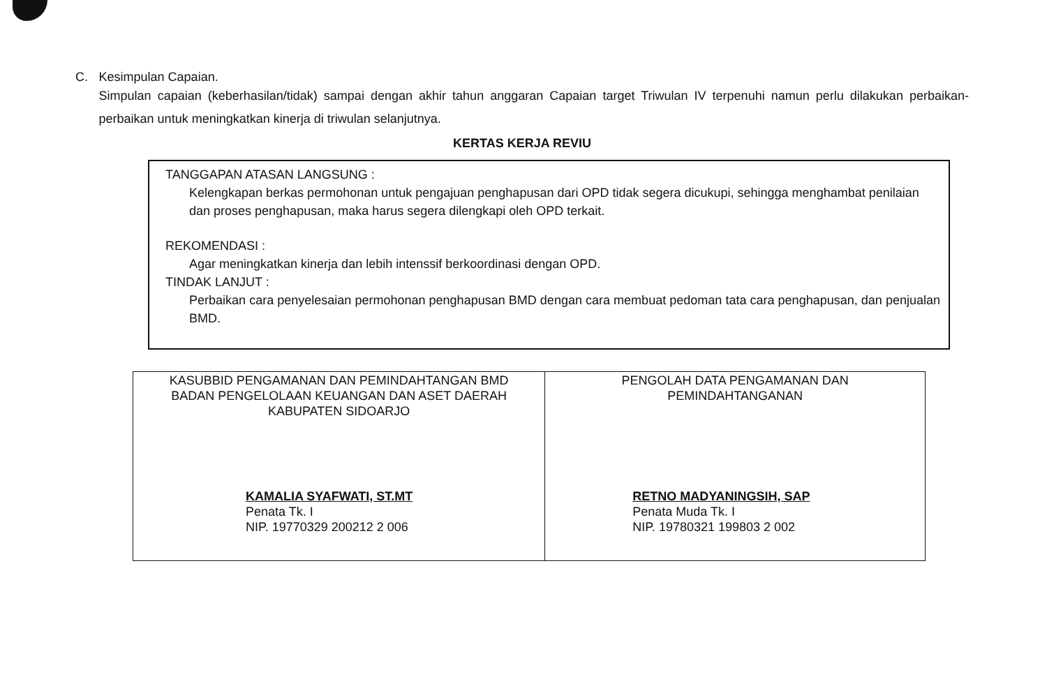C. Kesimpulan Capaian.
Simpulan capaian (keberhasilan/tidak) sampai dengan akhir tahun anggaran Capaian target Triwulan IV terpenuhi namun perlu dilakukan perbaikan-perbaikan untuk meningkatkan kinerja di triwulan selanjutnya.
KERTAS KERJA REVIU
TANGGAPAN ATASAN LANGSUNG :
Kelengkapan berkas permohonan untuk pengajuan penghapusan dari OPD tidak segera dicukupi, sehingga menghambat penilaian dan proses penghapusan, maka harus segera dilengkapi oleh OPD terkait.
REKOMENDASI :
Agar meningkatkan kinerja dan lebih intenssif berkoordinasi dengan OPD.
TINDAK LANJUT :
Perbaikan cara penyelesaian permohonan penghapusan BMD dengan cara membuat pedoman tata cara penghapusan, dan penjualan BMD.
| KASUBBID PENGAMANAN DAN PEMINDAHTANGAN BMD BADAN PENGELOLAAN KEUANGAN DAN ASET DAERAH KABUPATEN SIDOARJO KAMALIA SYAFWATI, ST.MT Penata Tk. I NIP. 19770329 200212 2 006 | PENGOLAH DATA PENGAMANAN DAN PEMINDAHTANGANAN RETNO MADYANINGSIH, SAP Penata Muda Tk. I NIP. 19780321 199803 2 002 |